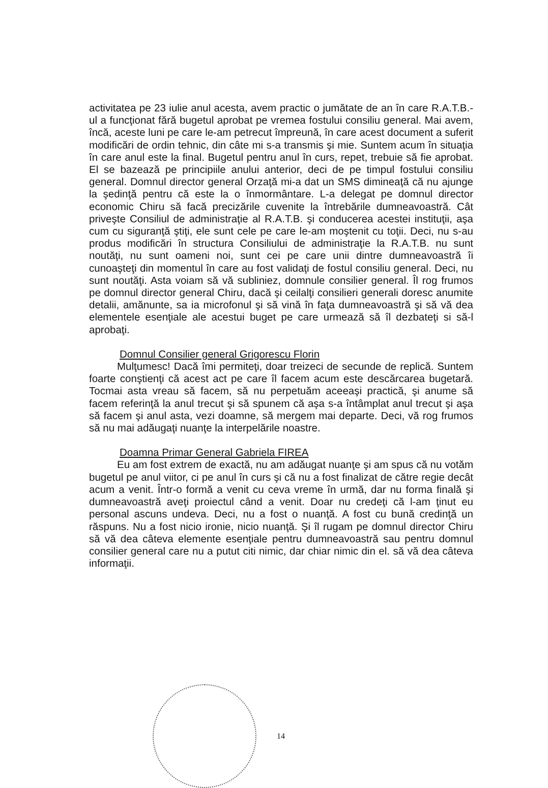activitatea pe 23 iulie anul acesta, avem practic o jumătate de an în care R.A.T.B.- ul a funcţionat fără bugetul aprobat pe vremea fostului consiliu general. Mai avem, încă, aceste luni pe care le-am petrecut împreună, în care acest document a suferit modificări de ordin tehnic, din câte mi s-a transmis şi mie. Suntem acum în situaţia în care anul este la final. Bugetul pentru anul în curs, repet, trebuie să fie aprobat. El se bazează pe principiile anului anterior, deci de pe timpul fostului consiliu general. Domnul director general Orzaţă mi-a dat un SMS dimineaţă că nu ajunge la şedinţă pentru că este la o înmormântare. L-a delegat pe domnul director economic Chiru să facă precizările cuvenite la întrebările dumneavoastră. Cât priveşte Consiliul de administraţie al R.A.T.B. şi conducerea acestei instituţii, aşa cum cu siguranţă ştiţi, ele sunt cele pe care le-am moştenit cu toţii. Deci, nu s-au produs modificări în structura Consiliului de administraţie la R.A.T.B. nu sunt noutăţi, nu sunt oameni noi, sunt cei pe care unii dintre dumneavoastră îi cunoaşteţi din momentul în care au fost validaţi de fostul consiliu general. Deci, nu sunt noutăţi. Asta voiam să vă subliniez, domnule consilier general. Îl rog frumos pe domnul director general Chiru, dacă şi ceilalţi consilieri generali doresc anumite detalii, amănunte, sa ia microfonul şi să vină în faţa dumneavoastră şi să vă dea elementele esenţiale ale acestui buget pe care urmează să îl dezbateţi si să-l aprobaţi.
Domnul Consilier general Grigorescu Florin
Mulţumesc! Dacă îmi permiteţi, doar treizeci de secunde de replică. Suntem foarte conştienţi că acest act pe care îl facem acum este descărcarea bugetară. Tocmai asta vreau să facem, să nu perpetuăm aceeaşi practică, şi anume să facem referinţă la anul trecut şi să spunem că aşa s-a întâmplat anul trecut şi aşa să facem şi anul asta, vezi doamne, să mergem mai departe. Deci, vă rog frumos să nu mai adăugaţi nuanţe la interpelările noastre.
Doamna Primar General Gabriela FIREA
Eu am fost extrem de exactă, nu am adăugat nuanţe şi am spus că nu votăm bugetul pe anul viitor, ci pe anul în curs şi că nu a fost finalizat de către regie decât acum a venit. Într-o formă a venit cu ceva vreme în urmă, dar nu forma finală şi dumneavoastră aveţi proiectul când a venit. Doar nu credeţi că l-am ţinut eu personal ascuns undeva. Deci, nu a fost o nuanţă. A fost cu bună credinţă un răspuns. Nu a fost nicio ironie, nicio nuanţă. Şi îl rugam pe domnul director Chiru să vă dea câteva elemente esenţiale pentru dumneavoastră sau pentru domnul consilier general care nu a putut citi nimic, dar chiar nimic din el. să vă dea câteva informaţii.
14